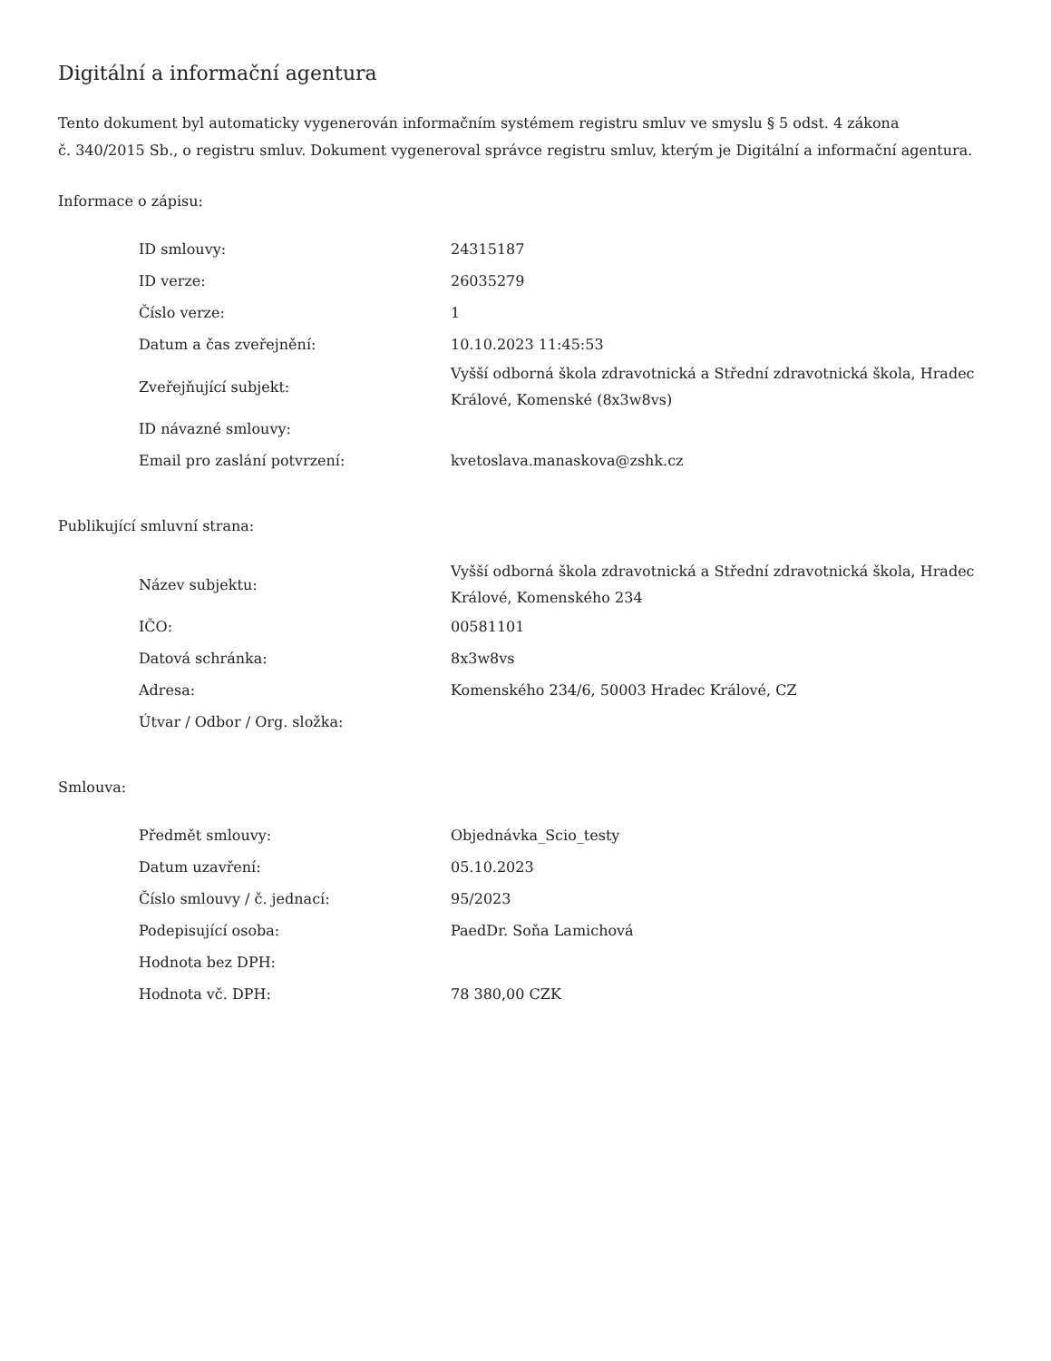Digitální a informační agentura
Tento dokument byl automaticky vygenerován informačním systémem registru smluv ve smyslu § 5 odst. 4 zákona
č. 340/2015 Sb., o registru smluv. Dokument vygeneroval správce registru smluv, kterým je Digitální a informační agentura.
Informace o zápisu:
| ID smlouvy: | 24315187 |
| ID verze: | 26035279 |
| Číslo verze: | 1 |
| Datum a čas zveřejnění: | 10.10.2023 11:45:53 |
| Zveřejňující subjekt: | Vyšší odborná škola zdravotnická a Střední zdravotnická škola, Hradec Králové, Komenské (8x3w8vs) |
| ID návazné smlouvy: | |
| Email pro zaslání potvrzení: | kvetoslava.manaskova@zshk.cz |
Publikující smluvní strana:
| Název subjektu: | Vyšší odborná škola zdravotnická a Střední zdravotnická škola, Hradec Králové, Komenského 234 |
| IČO: | 00581101 |
| Datová schránka: | 8x3w8vs |
| Adresa: | Komenského 234/6, 50003 Hradec Králové, CZ |
| Útvar / Odbor / Org. složka: | |
Smlouva:
| Předmět smlouvy: | Objednávka_Scio_testy |
| Datum uzavření: | 05.10.2023 |
| Číslo smlouvy / č. jednací: | 95/2023 |
| Podepisující osoba: | PaedDr. Soňa Lamichová |
| Hodnota bez DPH: | |
| Hodnota vč. DPH: | 78 380,00 CZK |